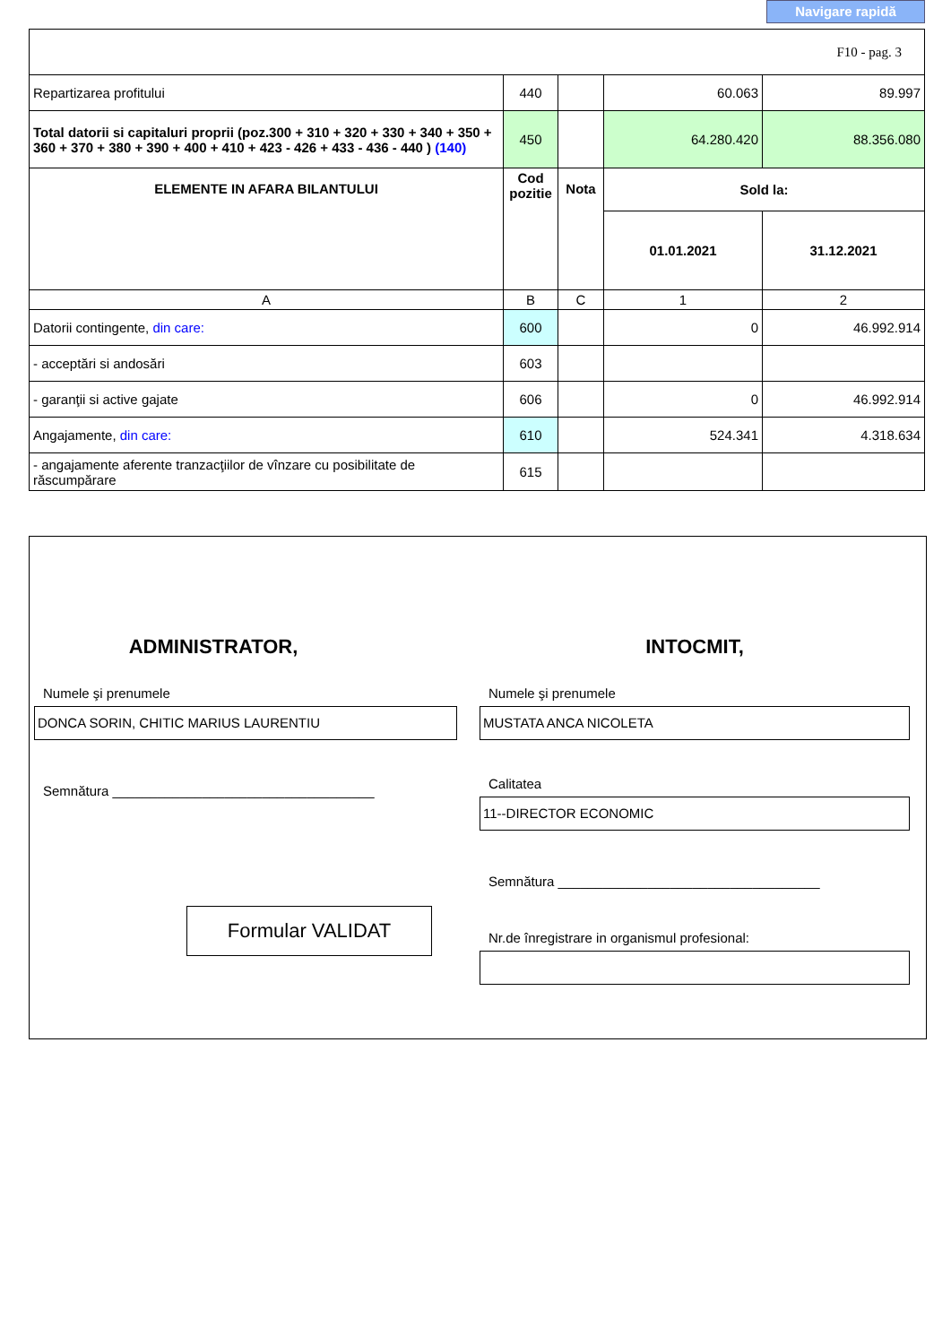Navigare rapidă
| F10 - pag. 3 | | | | |
| Repartizarea profitului | 440 | | 60.063 | 89.997 |
| Total datorii si capitaluri proprii (poz.300 + 310 + 320 + 330 + 340 + 350 + 360 + 370 + 380 + 390 + 400 + 410 + 423 - 426 + 433 - 436 - 440 ) (140) | 450 | | 64.280.420 | 88.356.080 |
| ELEMENTE IN AFARA BILANTULUI | Cod pozitie | Nota | Sold la: | |
| | | | 01.01.2021 | 31.12.2021 |
| A | B | C | 1 | 2 |
| Datorii contingente, din care: | 600 | | 0 | 46.992.914 |
| - acceptări si andosări | 603 | | | |
| - garanţii si active gajate | 606 | | 0 | 46.992.914 |
| Angajamente, din care: | 610 | | 524.341 | 4.318.634 |
| - angajamente aferente tranzacţiilor de vînzare cu posibilitate de răscumpărare | 615 | | | |
ADMINISTRATOR,
Numele şi prenumele
DONCA SORIN, CHITIC MARIUS LAURENTIU
Semnătura ___________________________________
Formular VALIDAT
INTOCMIT,
Numele şi prenumele
MUSTATA ANCA NICOLETA
Calitatea
11--DIRECTOR ECONOMIC
Semnătura ___________________________________
Nr.de înregistrare in organismul profesional: